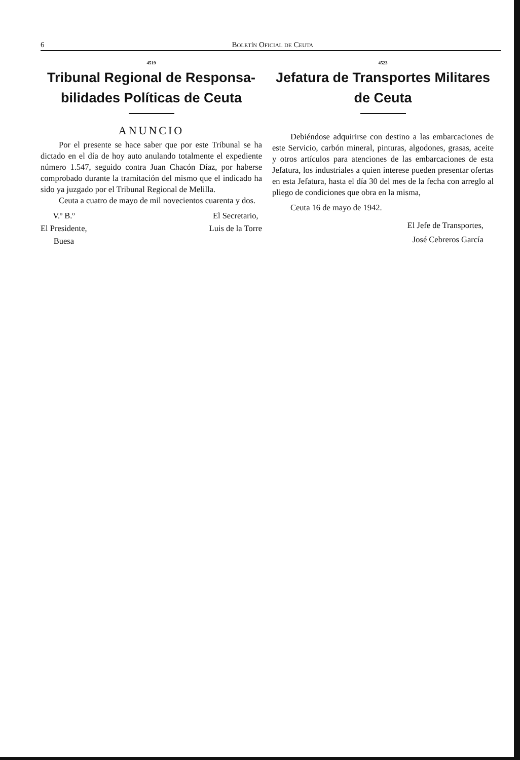6 Boletín Oficial de Ceuta
4519
Tribunal Regional de Responsa- bilidades Políticas de Ceuta
ANUNCIO
Por el presente se hace saber que por este Tribunal se ha dictado en el día de hoy auto anulando totalmente el expediente número 1.547, seguido contra Juan Chacón Díaz, por haberse comprobado durante la tramitación del mismo que el indicado ha sido ya juzgado por el Tribunal Regional de Melilla.
Ceuta a cuatro de mayo de mil novecientos cuarenta y dos.
V.º B.º
El Presidente,
Buesa
El Secretario,
Luis de la Torre
4523
Jefatura de Transportes Militares de Ceuta
Debiéndose adquirirse con destino a las embarcaciones de este Servicio, carbón mineral, pinturas, algodones, grasas, aceite y otros artículos para atenciones de las embarcaciones de esta Jefatura, los industriales a quien interese pueden presentar ofertas en esta Jefatura, hasta el día 30 del mes de la fecha con arreglo al pliego de condiciones que obra en la misma,
Ceuta 16 de mayo de 1942.
El Jefe de Transportes,
José Cebreros García